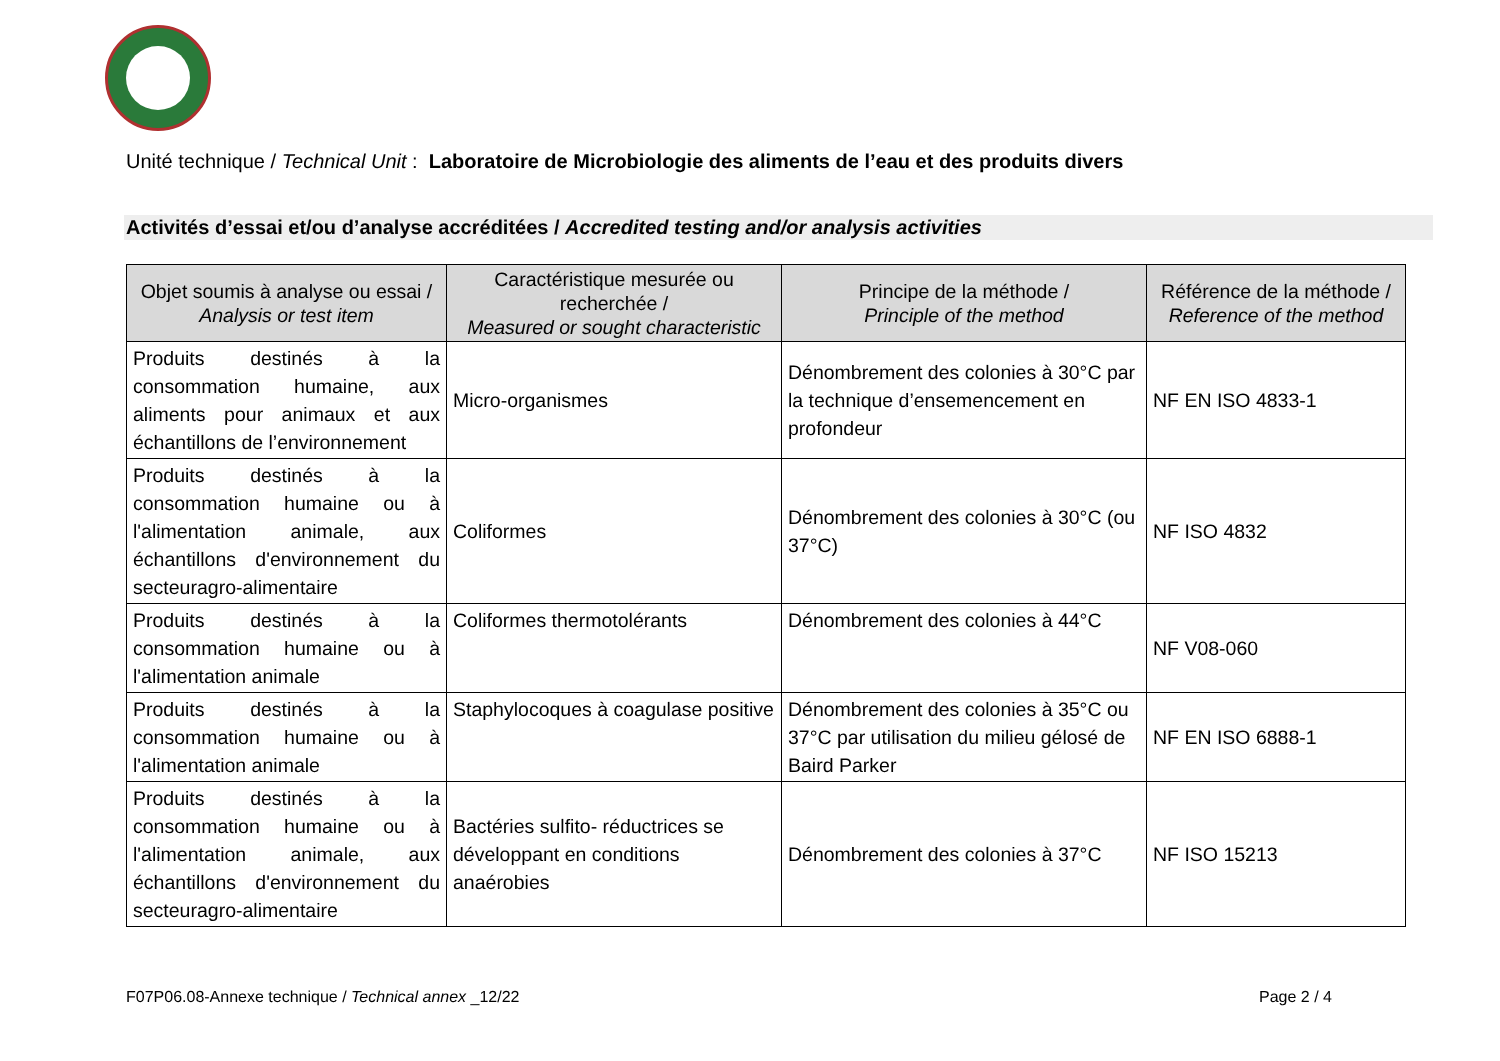Unité technique / Technical Unit : Laboratoire de Microbiologie des aliments de l’eau et des produits divers
Activités d’essai et/ou d’analyse accréditées / Accredited testing and/or analysis activities
| Objet soumis à analyse ou essai / Analysis or test item | Caractéristique mesurée ou recherchée / Measured or sought characteristic | Principe de la méthode / Principle of the method | Référence de la méthode / Reference of the method |
| --- | --- | --- | --- |
| Produits destinés à la consommation humaine, aux aliments pour animaux et aux échantillons de l’environnement | Micro-organismes | Dénombrement des colonies à 30°C par la technique d’ensemencement en profondeur | NF EN ISO 4833-1 |
| Produits destinés à la consommation humaine ou à l'alimentation animale, aux échantillons d'environnement du secteuragro-alimentaire | Coliformes | Dénombrement des colonies à 30°C (ou 37°C) | NF ISO 4832 |
| Produits destinés à la consommation humaine ou à l'alimentation animale | Coliformes thermotolérants | Dénombrement des colonies à 44°C | NF V08-060 |
| Produits destinés à la consommation humaine ou à l'alimentation animale | Staphylocoques à coagulase positive | Dénombrement des colonies à 35°C ou 37°C par utilisation du milieu gélosé de Baird Parker | NF EN ISO 6888-1 |
| Produits destinés à la consommation humaine ou à l'alimentation animale, aux échantillons d'environnement du secteuragro-alimentaire | Bactéries sulfito- réductrices se développant en conditions anaérobies | Dénombrement des colonies à 37°C | NF ISO 15213 |
F07P06.08-Annexe technique / Technical annex _12/22
Page 2 / 4